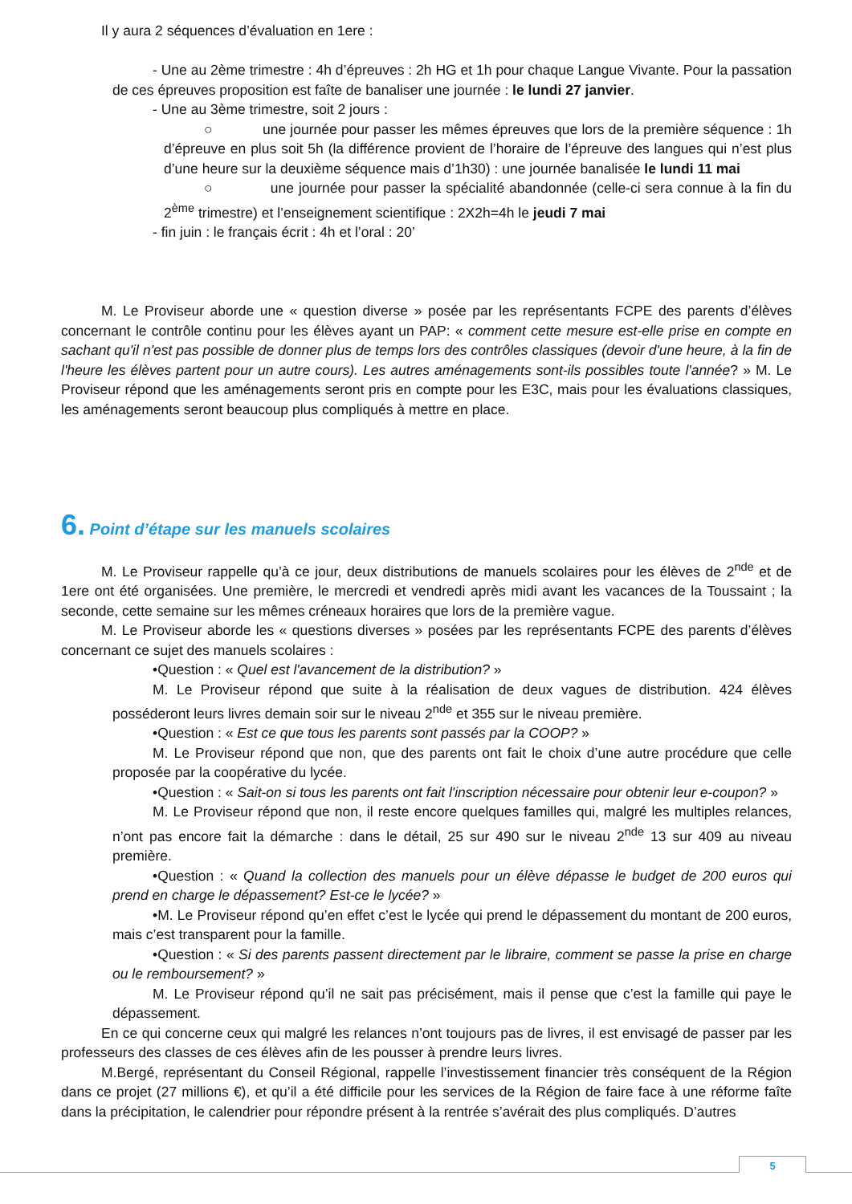Il y aura 2 séquences d’évaluation en 1ere :
- Une au 2ème trimestre : 4h d’épreuves : 2h HG et 1h pour chaque Langue Vivante. Pour la passation de ces épreuves proposition est faîte de banaliser une journée : le lundi 27 janvier.
- Une au 3ème trimestre, soit 2 jours :
○ une journée pour passer les mêmes épreuves que lors de la première séquence : 1h d’épreuve en plus soit 5h (la différence provient de l’horaire de l’épreuve des langues qui n’est plus d’une heure sur la deuxième séquence mais d’1h30) : une journée banalisée le lundi 11 mai
○ une journée pour passer la spécialité abandonnée (celle-ci sera connue à la fin du 2<sup>ème</sup> trimestre) et l’enseignement scientifique : 2X2h=4h le jeudi 7 mai
- fin juin : le français écrit : 4h et l’oral : 20’
M. Le Proviseur aborde une « question diverse » posée par les représentants FCPE des parents d’élèves concernant le contrôle continu pour les élèves ayant un PAP: « comment cette mesure est-elle prise en compte en sachant qu'il n'est pas possible de donner plus de temps lors des contrôles classiques (devoir d'une heure, à la fin de l'heure les élèves partent pour un autre cours). Les autres aménagements sont-ils possibles toute l'année? » M. Le Proviseur répond que les aménagements seront pris en compte pour les E3C, mais pour les évaluations classiques, les aménagements seront beaucoup plus compliqués à mettre en place.
6. Point d’étape sur les manuels scolaires
M. Le Proviseur rappelle qu’à ce jour, deux distributions de manuels scolaires pour les élèves de 2<sup>nde</sup> et de 1ere ont été organisées. Une première, le mercredi et vendredi après midi avant les vacances de la Toussaint ; la seconde, cette semaine sur les mêmes créneaux horaires que lors de la première vague.
M. Le Proviseur aborde les « questions diverses » posées par les représentants FCPE des parents d’élèves concernant ce sujet des manuels scolaires :
•Question : « Quel est l'avancement de la distribution? »
M. Le Proviseur répond que suite à la réalisation de deux vagues de distribution. 424 élèves posséderont leurs livres demain soir sur le niveau 2<sup>nde</sup> et 355 sur le niveau première.
•Question : « Est ce que tous les parents sont passés par la COOP? »
M. Le Proviseur répond que non, que des parents ont fait le choix d’une autre procédure que celle proposée par la coopérative du lycée.
•Question : « Sait-on si tous les parents ont fait l'inscription nécessaire pour obtenir leur e-coupon? »
M. Le Proviseur répond que non, il reste encore quelques familles qui, malgré les multiples relances, n’ont pas encore fait la démarche : dans le détail, 25 sur 490 sur le niveau 2<sup>nde</sup> 13 sur 409 au niveau première.
•Question : « Quand la collection des manuels pour un élève dépasse le budget de 200 euros qui prend en charge le dépassement? Est-ce le lycée? »
•M. Le Proviseur répond qu’en effet c’est le lycée qui prend le dépassement du montant de 200 euros, mais c’est transparent pour la famille.
•Question : « Si des parents passent directement par le libraire, comment se passe la prise en charge ou le remboursement? »
M. Le Proviseur répond qu’il ne sait pas précisément, mais il pense que c’est la famille qui paye le dépassement.
En ce qui concerne ceux qui malgré les relances n’ont toujours pas de livres, il est envisagé de passer par les professeurs des classes de ces élèves afin de les pousser à prendre leurs livres.
M.Bergé, représentant du Conseil Régional, rappelle l’investissement financier très conséquent de la Région dans ce projet (27 millions €), et qu’il a été difficile pour les services de la Région de faire face à une réforme faîte dans la précipitation, le calendrier pour répondre présent à la rentrée s’avérait des plus compliqués. D’autres
5